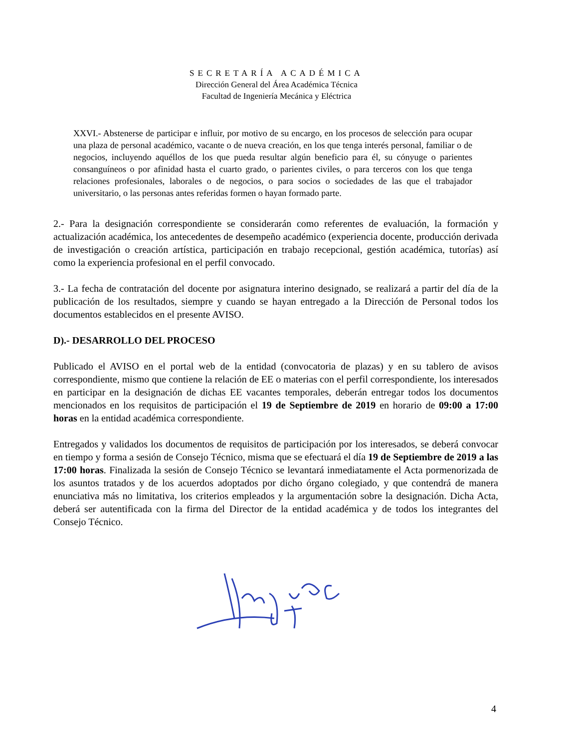SECRETARÍA ACADÉMICA
Dirección General del Área Académica Técnica
Facultad de Ingeniería Mecánica y Eléctrica
XXVI.- Abstenerse de participar e influir, por motivo de su encargo, en los procesos de selección para ocupar una plaza de personal académico, vacante o de nueva creación, en los que tenga interés personal, familiar o de negocios, incluyendo aquéllos de los que pueda resultar algún beneficio para él, su cónyuge o parientes consanguíneos o por afinidad hasta el cuarto grado, o parientes civiles, o para terceros con los que tenga relaciones profesionales, laborales o de negocios, o para socios o sociedades de las que el trabajador universitario, o las personas antes referidas formen o hayan formado parte.
2.- Para la designación correspondiente se considerarán como referentes de evaluación, la formación y actualización académica, los antecedentes de desempeño académico (experiencia docente, producción derivada de investigación o creación artística, participación en trabajo recepcional, gestión académica, tutorías) así como la experiencia profesional en el perfil convocado.
3.- La fecha de contratación del docente por asignatura interino designado, se realizará a partir del día de la publicación de los resultados, siempre y cuando se hayan entregado a la Dirección de Personal todos los documentos establecidos en el presente AVISO.
D).- DESARROLLO DEL PROCESO
Publicado el AVISO en el portal web de la entidad (convocatoria de plazas) y en su tablero de avisos correspondiente, mismo que contiene la relación de EE o materias con el perfil correspondiente, los interesados en participar en la designación de dichas EE vacantes temporales, deberán entregar todos los documentos mencionados en los requisitos de participación el 19 de Septiembre de 2019 en horario de 09:00 a 17:00 horas en la entidad académica correspondiente.
Entregados y validados los documentos de requisitos de participación por los interesados, se deberá convocar en tiempo y forma a sesión de Consejo Técnico, misma que se efectuará el día 19 de Septiembre de 2019 a las 17:00 horas. Finalizada la sesión de Consejo Técnico se levantará inmediatamente el Acta pormenorizada de los asuntos tratados y de los acuerdos adoptados por dicho órgano colegiado, y que contendrá de manera enunciativa más no limitativa, los criterios empleados y la argumentación sobre la designación. Dicha Acta, deberá ser autentificada con la firma del Director de la entidad académica y de todos los integrantes del Consejo Técnico.
4